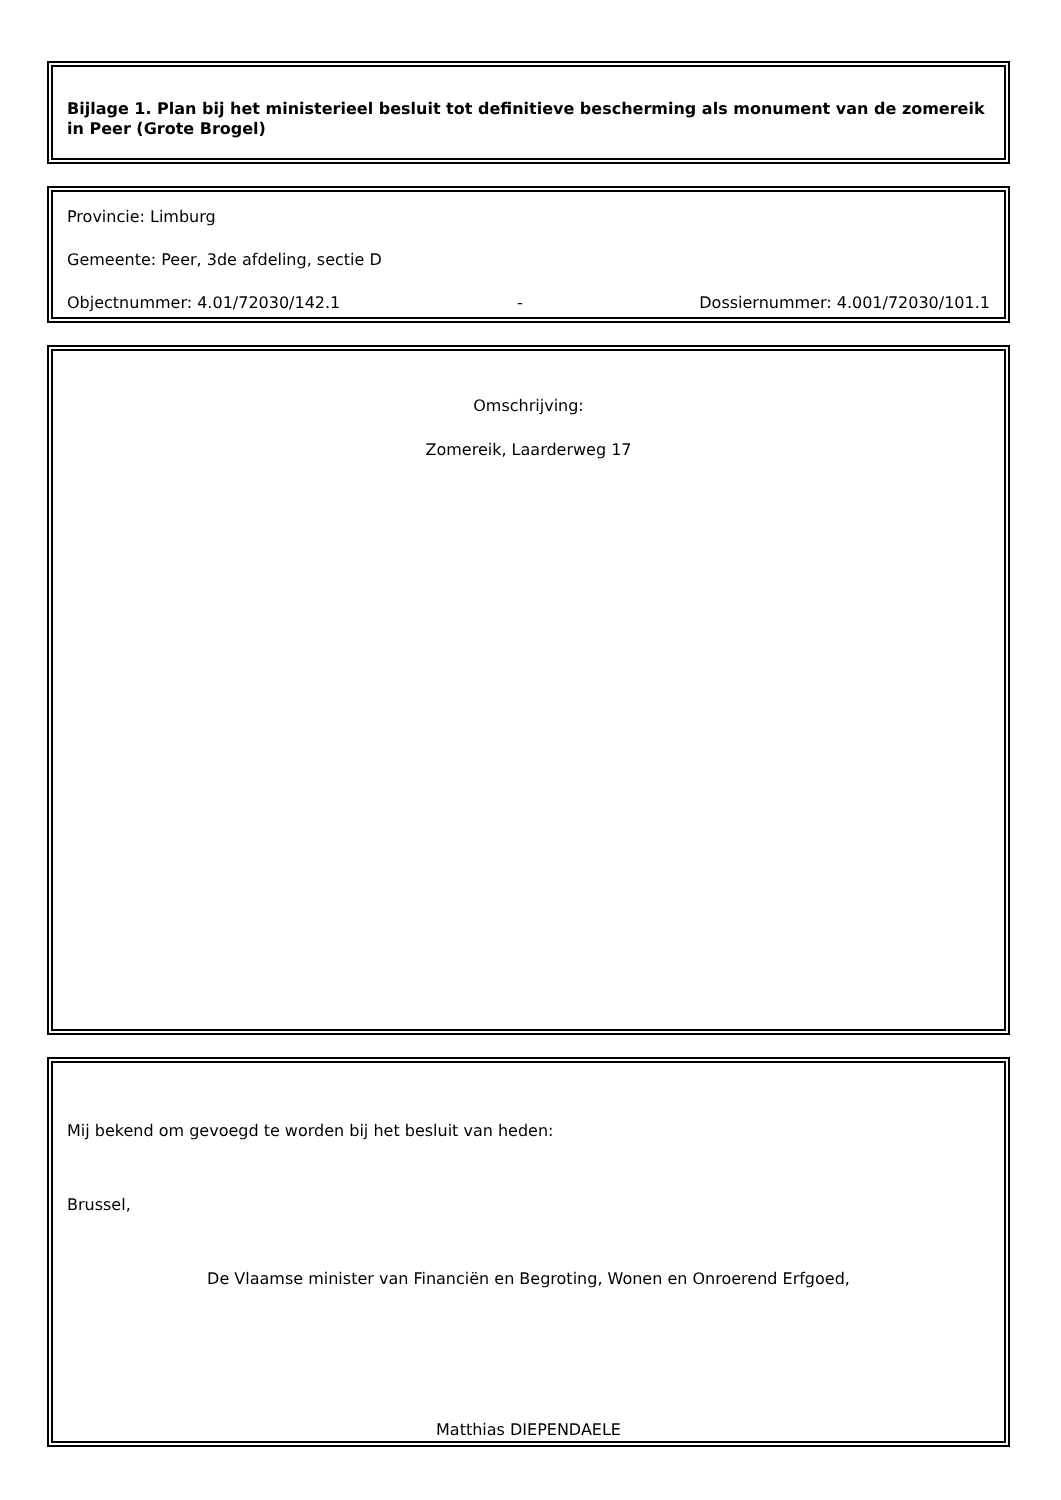Bijlage 1. Plan bij het ministerieel besluit tot definitieve bescherming als monument van de zomereik in Peer (Grote Brogel)
Provincie: Limburg
Gemeente: Peer, 3de afdeling, sectie D
Objectnummer: 4.01/72030/142.1 - Dossiernummer: 4.001/72030/101.1
Omschrijving:
Zomereik, Laarderweg 17
Mij bekend om gevoegd te worden bij het besluit van heden:
Brussel,
De Vlaamse minister van Financiën en Begroting, Wonen en Onroerend Erfgoed,
Matthias DIEPENDAELE